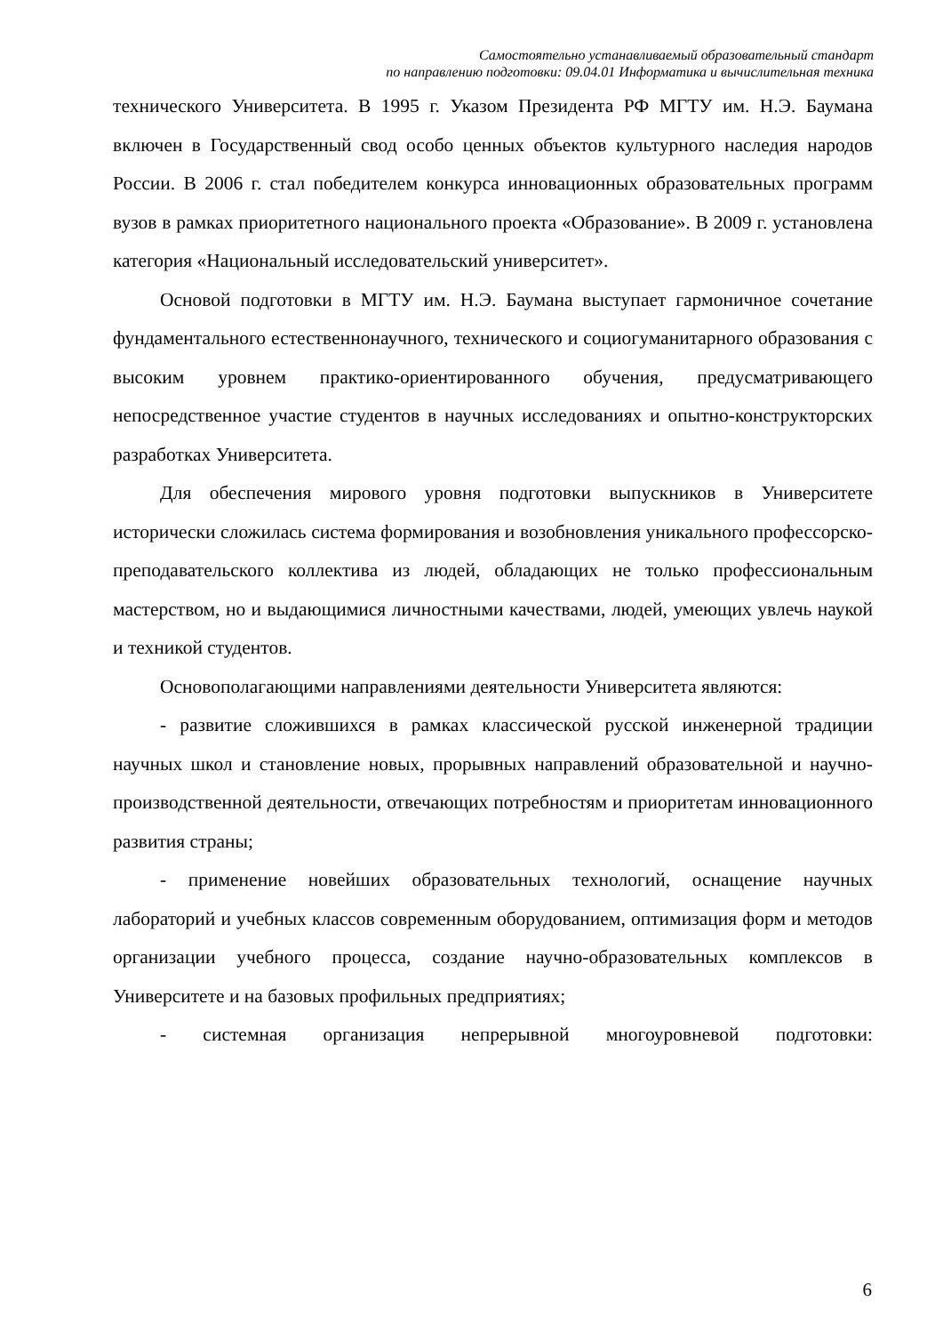Самостоятельно устанавливаемый образовательный стандарт
по направлению подготовки: 09.04.01 Информатика и вычислительная техника
технического Университета. В 1995 г. Указом Президента РФ МГТУ им. Н.Э. Баумана включен в Государственный свод особо ценных объектов культурного наследия народов России. В 2006 г. стал победителем конкурса инновационных образовательных программ вузов в рамках приоритетного национального проекта «Образование». В 2009 г. установлена категория «Национальный исследовательский университет».
Основой подготовки в МГТУ им. Н.Э. Баумана выступает гармоничное сочетание фундаментального естественнонаучного, технического и социогуманитарного образования с высоким уровнем практико-ориентированного обучения, предусматривающего непосредственное участие студентов в научных исследованиях и опытно-конструкторских разработках Университета.
Для обеспечения мирового уровня подготовки выпускников в Университете исторически сложилась система формирования и возобновления уникального профессорско-преподавательского коллектива из людей, обладающих не только профессиональным мастерством, но и выдающимися личностными качествами, людей, умеющих увлечь наукой и техникой студентов.
Основополагающими направлениями деятельности Университета являются:
- развитие сложившихся в рамках классической русской инженерной традиции научных школ и становление новых, прорывных направлений образовательной и научно-производственной деятельности, отвечающих потребностям и приоритетам инновационного развития страны;
- применение новейших образовательных технологий, оснащение научных лабораторий и учебных классов современным оборудованием, оптимизация форм и методов организации учебного процесса, создание научно-образовательных комплексов в Университете и на базовых профильных предприятиях;
- системная организация непрерывной многоуровневой подготовки:
6